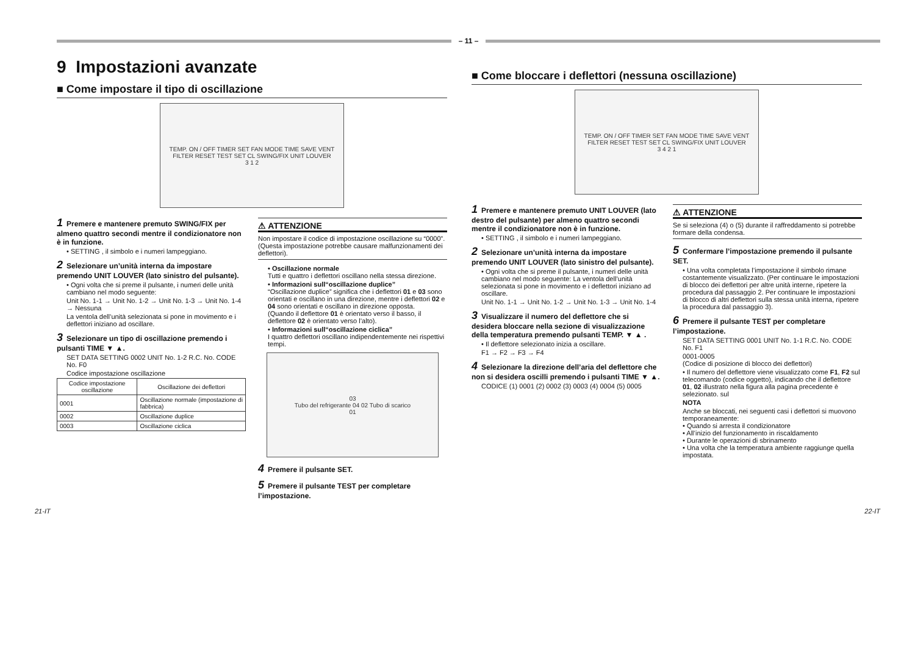– 11 –
9 Impostazioni avanzate
■ Come impostare il tipo di oscillazione
TEMP. ON / OFF TIMER SET FAN MODE TIME SAVE VENT FILTER RESET TEST SET CL SWING/FIX UNIT LOUVER
3 1 2
1 Premere e mantenere premuto SWING/FIX per almeno quattro secondi mentre il condizionatore non è in funzione.
• SETTING , il simbolo e i numeri lampeggiano.
2 Selezionare un’unità interna da impostare premendo UNIT LOUVER (lato sinistro del pulsante).
• Ogni volta che si preme il pulsante, i numeri delle unità cambiano nel modo seguente:
Unit No. 1-1 → Unit No. 1-2 → Unit No. 1-3 → Unit No. 1-4 → Nessuna
La ventola dell’unità selezionata si pone in movimento e i deflettori iniziano ad oscillare.
3 Selezionare un tipo di oscillazione premendo i pulsanti TIME ▼ ▲.
SET DATA SETTING 0002 UNIT No. 1-2 R.C. No. CODE No. F0
Codice impostazione oscillazione
| Codice impostazione oscillazione | Oscillazione dei deflettori |
| --- | --- |
| 0001 | Oscillazione normale (impostazione di fabbrica) |
| 0002 | Oscillazione duplice |
| 0003 | Oscillazione ciclica |
⚠ ATTENZIONE
Non impostare il codice di impostazione oscillazione su “0000”. (Questa impostazione potrebbe causare malfunzionamenti dei deflettori).
• Oscillazione normale
Tutti e quattro i deflettori oscillano nella stessa direzione.
• Informazioni sull“oscillazione duplice”
“Oscillazione duplice” significa che i deflettori 01 e 03 sono orientati e oscillano in una direzione, mentre i deflettori 02 e 04 sono orientati e oscillano in direzione opposta.
(Quando il deflettore 01 è orientato verso il basso, il deflettore 02 è orientato verso l’alto).
• Informazioni sull“oscillazione ciclica”
I quattro deflettori oscillano indipendentemente nei rispettivi tempi.
03
Tubo del refrigerante 04 02 Tubo di scarico
01
4 Premere il pulsante SET.
5 Premere il pulsante TEST per completare l’impostazione.
■ Come bloccare i deflettori (nessuna oscillazione)
TEMP. ON / OFF TIMER SET FAN MODE TIME SAVE VENT FILTER RESET TEST SET CL SWING/FIX UNIT LOUVER
3 4 2 1
1 Premere e mantenere premuto UNIT LOUVER (lato destro del pulsante) per almeno quattro secondi mentre il condizionatore non è in funzione.
• SETTING , il simbolo e i numeri lampeggiano.
2 Selezionare un’unità interna da impostare premendo UNIT LOUVER (lato sinistro del pulsante).
• Ogni volta che si preme il pulsante, i numeri delle unità cambiano nel modo seguente: La ventola dell’unità selezionata si pone in movimento e i deflettori iniziano ad oscillare.
Unit No. 1-1 → Unit No. 1-2 → Unit No. 1-3 → Unit No. 1-4
3 Visualizzare il numero del deflettore che si desidera bloccare nella sezione di visualizzazione della temperatura premendo pulsanti TEMP. ▼ ▲ .
• Il deflettore selezionato inizia a oscillare.
F1 → F2 → F3 → F4
4 Selezionare la direzione dell’aria del deflettore che non si desidera oscilli premendo i pulsanti TIME ▼ ▲.
CODICE (1) 0001 (2) 0002 (3) 0003 (4) 0004 (5) 0005
⚠ ATTENZIONE
Se si seleziona (4) o (5) durante il raffreddamento si potrebbe formare della condensa.
5 Confermare l’impostazione premendo il pulsante SET.
• Una volta completata l’impostazione il simbolo rimane costantemente visualizzato. (Per continuare le impostazioni di blocco dei deflettori per altre unità interne, ripetere la procedura dal passaggio 2. Per continuare le impostazioni di blocco di altri deflettori sulla stessa unità interna, ripetere la procedura dal passaggio 3).
6 Premere il pulsante TEST per completare l’impostazione.
SET DATA SETTING 0001 UNIT No. 1-1 R.C. No. CODE No. F1
0001-0005
(Codice di posizione di blocco dei deflettori)
• Il numero del deflettore viene visualizzato come F1, F2 sul telecomando (codice oggetto), indicando che il deflettore 01, 02 illustrato nella figura alla pagina precedente è selezionato. sul
NOTA
Anche se bloccati, nei seguenti casi i deflettori si muovono temporaneamente:
• Quando si arresta il condizionatore
• All’inizio del funzionamento in riscaldamento
• Durante le operazioni di sbrinamento
• Una volta che la temperatura ambiente raggiunge quella impostata.
21-IT 22-IT